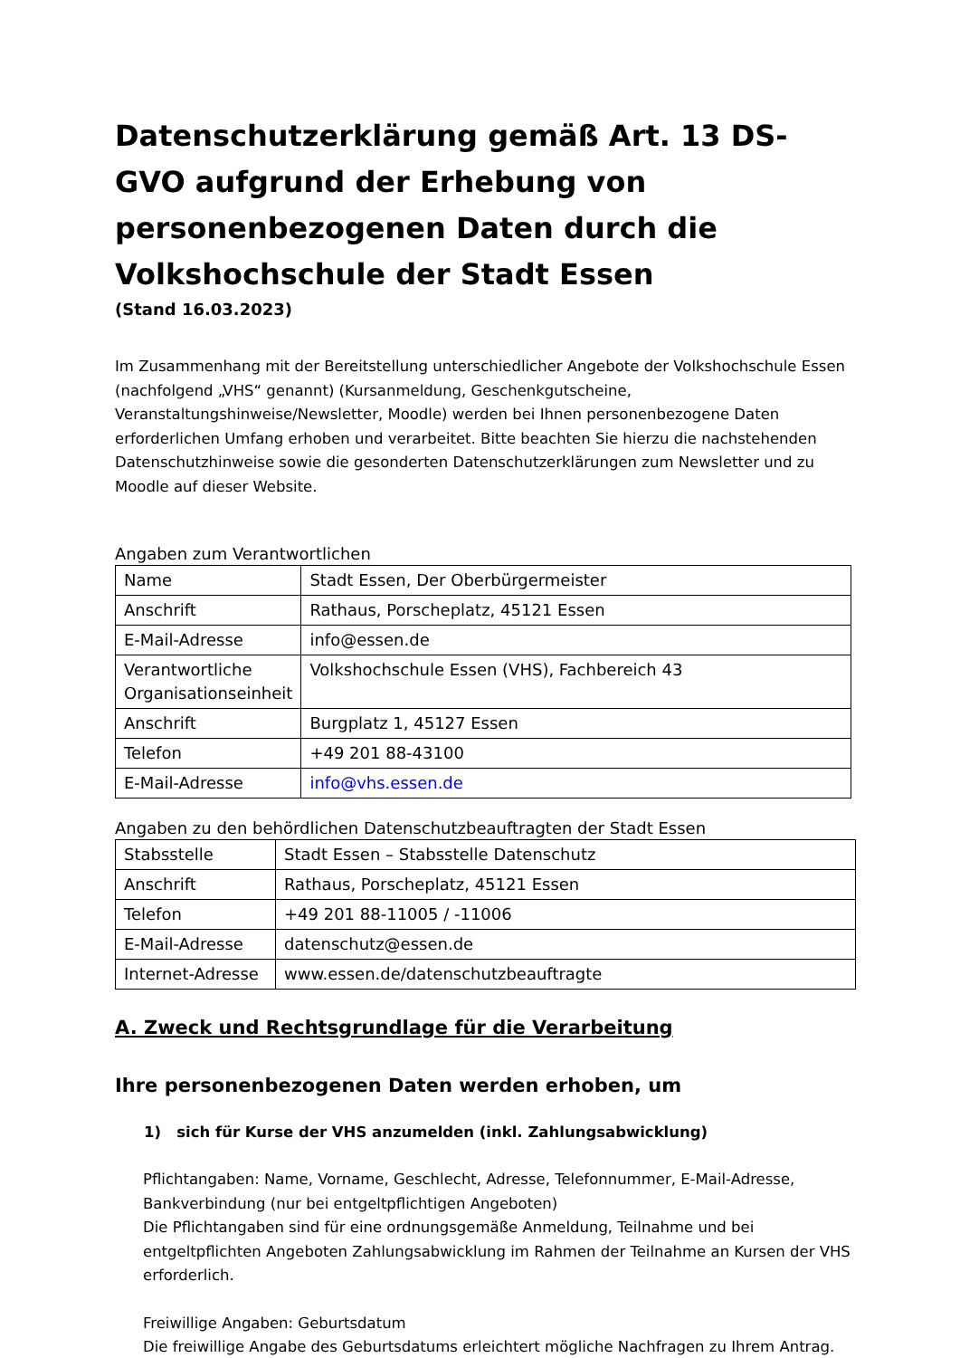Datenschutzerklärung gemäß Art. 13 DS-GVO aufgrund der Erhebung von personenbezogenen Daten durch die Volkshochschule der Stadt Essen
(Stand 16.03.2023)
Im Zusammenhang mit der Bereitstellung unterschiedlicher Angebote der Volkshochschule Essen (nachfolgend „VHS“ genannt) (Kursanmeldung, Geschenkgutscheine, Veranstaltungshinweise/Newsletter, Moodle) werden bei Ihnen personenbezogene Daten erforderlichen Umfang erhoben und verarbeitet. Bitte beachten Sie hierzu die nachstehenden Datenschutzhinweise sowie die gesonderten Datenschutzerklärungen zum Newsletter und zu Moodle auf dieser Website.
Angaben zum Verantwortlichen
| Name | Stadt Essen, Der Oberbürgermeister |
| Anschrift | Rathaus, Porscheplatz, 45121 Essen |
| E-Mail-Adresse | info@essen.de |
| Verantwortliche Organisationseinheit | Volkshochschule Essen (VHS), Fachbereich 43 |
| Anschrift | Burgplatz 1, 45127 Essen |
| Telefon | +49 201 88-43100 |
| E-Mail-Adresse | info@vhs.essen.de |
Angaben zu den behördlichen Datenschutzbeauftragten der Stadt Essen
| Stabsstelle | Stadt Essen – Stabsstelle Datenschutz |
| Anschrift | Rathaus, Porscheplatz, 45121 Essen |
| Telefon | +49 201 88-11005 / -11006 |
| E-Mail-Adresse | datenschutz@essen.de |
| Internet-Adresse | www.essen.de/datenschutzbeauftragte |
A. Zweck und Rechtsgrundlage für die Verarbeitung
Ihre personenbezogenen Daten werden erhoben, um
1) sich für Kurse der VHS anzumelden (inkl. Zahlungsabwicklung)
Pflichtangaben: Name, Vorname, Geschlecht, Adresse, Telefonnummer, E-Mail-Adresse, Bankverbindung (nur bei entgeltpflichtigen Angeboten)
Die Pflichtangaben sind für eine ordnungsgemäße Anmeldung, Teilnahme und bei entgeltpflichten Angeboten Zahlungsabwicklung im Rahmen der Teilnahme an Kursen der VHS erforderlich.
Freiwillige Angaben: Geburtsdatum
Die freiwillige Angabe des Geburtsdatums erleichtert mögliche Nachfragen zu Ihrem Antrag.